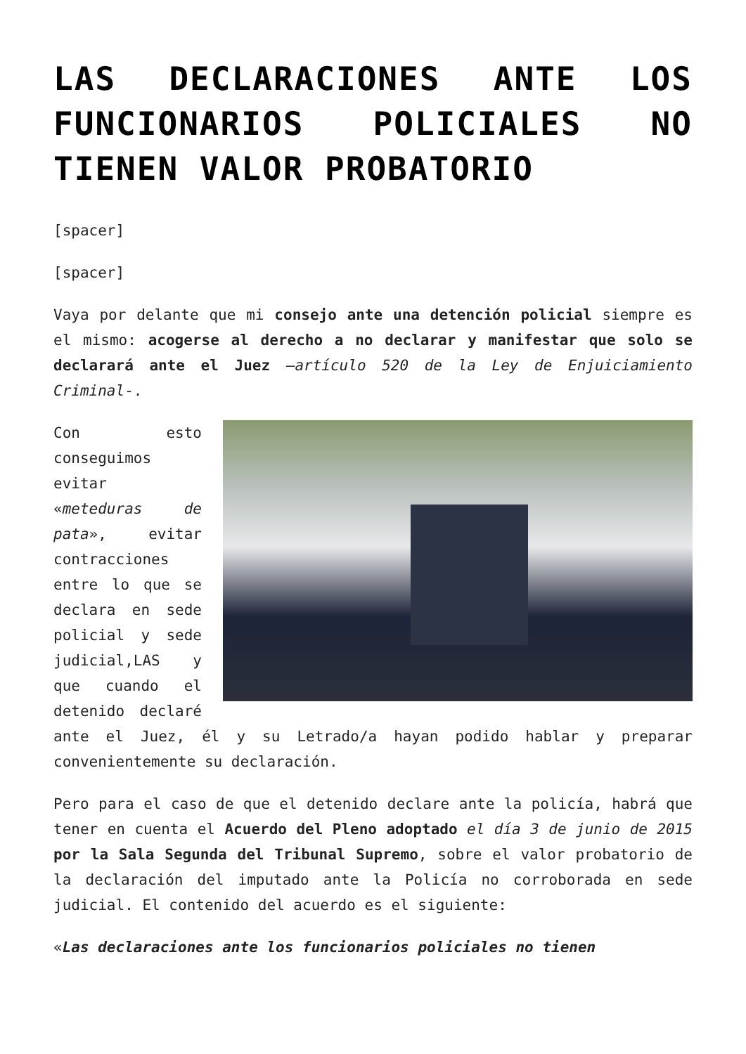LAS DECLARACIONES ANTE LOS FUNCIONARIOS POLICIALES NO TIENEN VALOR PROBATORIO
[spacer]
[spacer]
Vaya por delante que mi consejo ante una detención policial siempre es el mismo: acogerse al derecho a no declarar y manifestar que solo se declarará ante el Juez –artículo 520 de la Ley de Enjuiciamiento Criminal-.
Con esto conseguimos evitar «meteduras de pata», evitar contracciones entre lo que se declara en sede policial y sede judicial,LAS y que cuando el detenido declaré ante el Juez, él y su Letrado/a hayan podido hablar y preparar convenientemente su declaración.
Pero para el caso de que el detenido declare ante la policía, habrá que tener en cuenta el Acuerdo del Pleno adoptado el día 3 de junio de 2015 por la Sala Segunda del Tribunal Supremo, sobre el valor probatorio de la declaración del imputado ante la Policía no corroborada en sede judicial. El contenido del acuerdo es el siguiente:
«Las declaraciones ante los funcionarios policiales no tienen